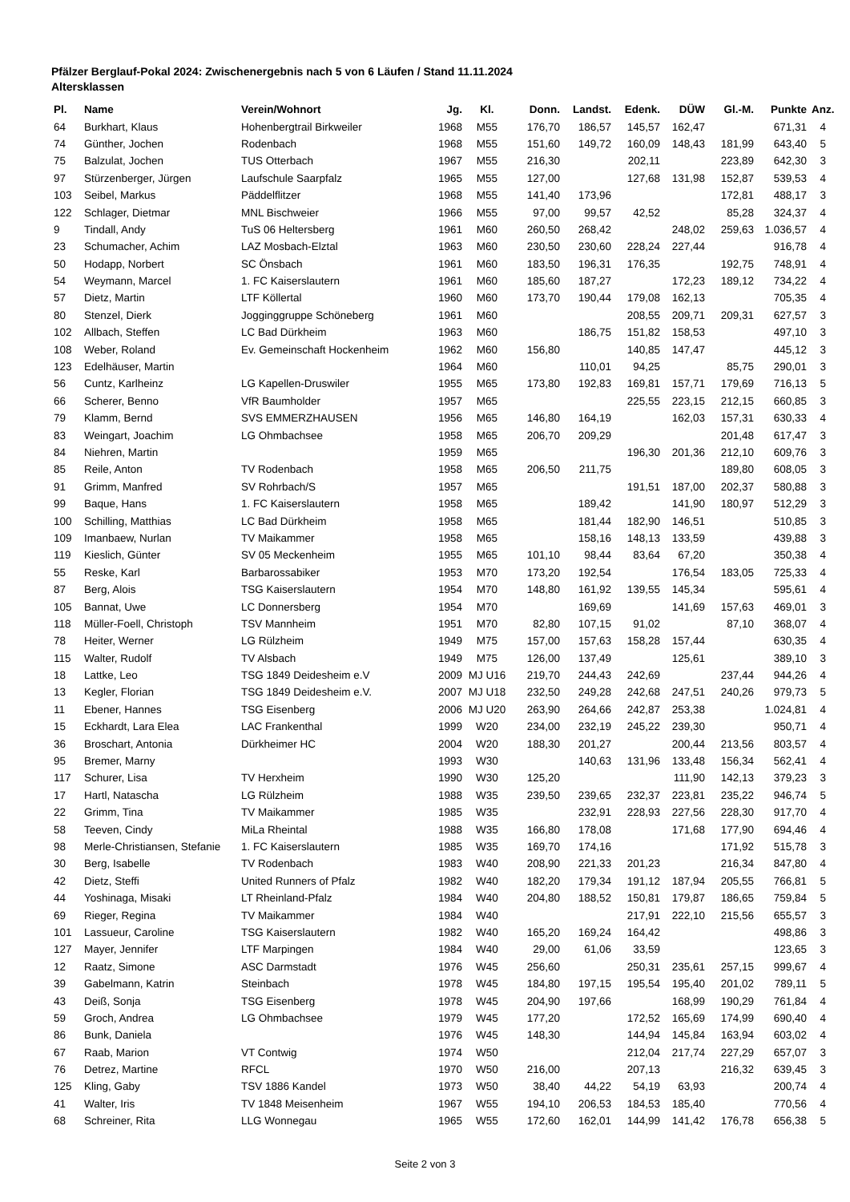Pfälzer Berglauf-Pokal 2024: Zwischenergebnis nach 5 von 6 Läufen / Stand 11.11.2024
Altersklassen
| Pl. | Name | Verein/Wohnort | Jg. | Kl. | Donn. | Landst. | Edenk. | DÜW | Gl.-M. | Punkte | Anz. |
| --- | --- | --- | --- | --- | --- | --- | --- | --- | --- | --- | --- |
| 64 | Burkhart, Klaus | Hohenbergtrail Birkweiler | 1968 | M55 | 176,70 | 186,57 | 145,57 | 162,47 | | 671,31 | 4 |
| 74 | Günther, Jochen | Rodenbach | 1968 | M55 | 151,60 | 149,72 | 160,09 | 148,43 | 181,99 | 643,40 | 5 |
| 75 | Balzulat, Jochen | TUS Otterbach | 1967 | M55 | 216,30 | | 202,11 | | 223,89 | 642,30 | 3 |
| 97 | Stürzenberger, Jürgen | Laufschule Saarpfalz | 1965 | M55 | 127,00 | | 127,68 | 131,98 | 152,87 | 539,53 | 4 |
| 103 | Seibel, Markus | Päddelflitzer | 1968 | M55 | 141,40 | 173,96 | | | 172,81 | 488,17 | 3 |
| 122 | Schlager, Dietmar | MNL Bischweier | 1966 | M55 | 97,00 | 99,57 | 42,52 | | 85,28 | 324,37 | 4 |
| 9 | Tindall, Andy | TuS 06 Heltersberg | 1961 | M60 | 260,50 | 268,42 | | 248,02 | 259,63 | 1.036,57 | 4 |
| 23 | Schumacher, Achim | LAZ Mosbach-Elztal | 1963 | M60 | 230,50 | 230,60 | 228,24 | 227,44 | | 916,78 | 4 |
| 50 | Hodapp, Norbert | SC Önsbach | 1961 | M60 | 183,50 | 196,31 | 176,35 | | 192,75 | 748,91 | 4 |
| 54 | Weymann, Marcel | 1. FC Kaiserslautern | 1961 | M60 | 185,60 | 187,27 | | 172,23 | 189,12 | 734,22 | 4 |
| 57 | Dietz, Martin | LTF Köllertal | 1960 | M60 | 173,70 | 190,44 | 179,08 | 162,13 | | 705,35 | 4 |
| 80 | Stenzel, Dierk | Jogginggruppe Schöneberg | 1961 | M60 | | | 208,55 | 209,71 | 209,31 | 627,57 | 3 |
| 102 | Allbach, Steffen | LC Bad Dürkheim | 1963 | M60 | | 186,75 | 151,82 | 158,53 | | 497,10 | 3 |
| 108 | Weber, Roland | Ev. Gemeinschaft Hockenheim | 1962 | M60 | 156,80 | | 140,85 | 147,47 | | 445,12 | 3 |
| 123 | Edelhäuser, Martin | | 1964 | M60 | | 110,01 | 94,25 | | 85,75 | 290,01 | 3 |
| 56 | Cuntz, Karlheinz | LG Kapellen-Druswiler | 1955 | M65 | 173,80 | 192,83 | 169,81 | 157,71 | 179,69 | 716,13 | 5 |
| 66 | Scherer, Benno | VfR Baumholder | 1957 | M65 | | | 225,55 | 223,15 | 212,15 | 660,85 | 3 |
| 79 | Klamm, Bernd | SVS EMMERZHAUSEN | 1956 | M65 | 146,80 | 164,19 | | 162,03 | 157,31 | 630,33 | 4 |
| 83 | Weingart, Joachim | LG Ohmbachsee | 1958 | M65 | 206,70 | 209,29 | | | 201,48 | 617,47 | 3 |
| 84 | Niehren, Martin | | 1959 | M65 | | | 196,30 | 201,36 | 212,10 | 609,76 | 3 |
| 85 | Reile, Anton | TV Rodenbach | 1958 | M65 | 206,50 | 211,75 | | | 189,80 | 608,05 | 3 |
| 91 | Grimm, Manfred | SV Rohrbach/S | 1957 | M65 | | | 191,51 | 187,00 | 202,37 | 580,88 | 3 |
| 99 | Baque, Hans | 1. FC Kaiserslautern | 1958 | M65 | | 189,42 | | 141,90 | 180,97 | 512,29 | 3 |
| 100 | Schilling, Matthias | LC Bad Dürkheim | 1958 | M65 | | 181,44 | 182,90 | 146,51 | | 510,85 | 3 |
| 109 | Imanbaew, Nurlan | TV Maikammer | 1958 | M65 | | 158,16 | 148,13 | 133,59 | | 439,88 | 3 |
| 119 | Kieslich, Günter | SV 05 Meckenheim | 1955 | M65 | 101,10 | 98,44 | 83,64 | 67,20 | | 350,38 | 4 |
| 55 | Reske, Karl | Barbarossabiker | 1953 | M70 | 173,20 | 192,54 | | 176,54 | 183,05 | 725,33 | 4 |
| 87 | Berg, Alois | TSG Kaiserslautern | 1954 | M70 | 148,80 | 161,92 | 139,55 | 145,34 | | 595,61 | 4 |
| 105 | Bannat, Uwe | LC Donnersberg | 1954 | M70 | | 169,69 | | 141,69 | 157,63 | 469,01 | 3 |
| 118 | Müller-Foell, Christoph | TSV Mannheim | 1951 | M70 | 82,80 | 107,15 | 91,02 | | 87,10 | 368,07 | 4 |
| 78 | Heiter, Werner | LG Rülzheim | 1949 | M75 | 157,00 | 157,63 | 158,28 | 157,44 | | 630,35 | 4 |
| 115 | Walter, Rudolf | TV Alsbach | 1949 | M75 | 126,00 | 137,49 | | 125,61 | | 389,10 | 3 |
| 18 | Lattke, Leo | TSG 1849 Deidesheim e.V | 2009 | MJ U16 | 219,70 | 244,43 | 242,69 | | 237,44 | 944,26 | 4 |
| 13 | Kegler, Florian | TSG 1849 Deidesheim e.V. | 2007 | MJ U18 | 232,50 | 249,28 | 242,68 | 247,51 | 240,26 | 979,73 | 5 |
| 11 | Ebener, Hannes | TSG Eisenberg | 2006 | MJ U20 | 263,90 | 264,66 | 242,87 | 253,38 | | 1.024,81 | 4 |
| 15 | Eckhardt, Lara Elea | LAC Frankenthal | 1999 | W20 | 234,00 | 232,19 | 245,22 | 239,30 | | 950,71 | 4 |
| 36 | Broschart, Antonia | Dürkheimer HC | 2004 | W20 | 188,30 | 201,27 | | 200,44 | 213,56 | 803,57 | 4 |
| 95 | Bremer, Marny | | 1993 | W30 | | 140,63 | 131,96 | 133,48 | 156,34 | 562,41 | 4 |
| 117 | Schurer, Lisa | TV Herxheim | 1990 | W30 | 125,20 | | | 111,90 | 142,13 | 379,23 | 3 |
| 17 | Hartl, Natascha | LG Rülzheim | 1988 | W35 | 239,50 | 239,65 | 232,37 | 223,81 | 235,22 | 946,74 | 5 |
| 22 | Grimm, Tina | TV Maikammer | 1985 | W35 | | 232,91 | 228,93 | 227,56 | 228,30 | 917,70 | 4 |
| 58 | Teeven, Cindy | MiLa Rheintal | 1988 | W35 | 166,80 | 178,08 | | 171,68 | 177,90 | 694,46 | 4 |
| 98 | Merle-Christiansen, Stefanie | 1. FC Kaiserslautern | 1985 | W35 | 169,70 | 174,16 | | | 171,92 | 515,78 | 3 |
| 30 | Berg, Isabelle | TV Rodenbach | 1983 | W40 | 208,90 | 221,33 | 201,23 | | 216,34 | 847,80 | 4 |
| 42 | Dietz, Steffi | United Runners of Pfalz | 1982 | W40 | 182,20 | 179,34 | 191,12 | 187,94 | 205,55 | 766,81 | 5 |
| 44 | Yoshinaga, Misaki | LT Rheinland-Pfalz | 1984 | W40 | 204,80 | 188,52 | 150,81 | 179,87 | 186,65 | 759,84 | 5 |
| 69 | Rieger, Regina | TV Maikammer | 1984 | W40 | | | 217,91 | 222,10 | 215,56 | 655,57 | 3 |
| 101 | Lassueur, Caroline | TSG Kaiserslautern | 1982 | W40 | 165,20 | 169,24 | 164,42 | | | 498,86 | 3 |
| 127 | Mayer, Jennifer | LTF Marpingen | 1984 | W40 | 29,00 | 61,06 | 33,59 | | | 123,65 | 3 |
| 12 | Raatz, Simone | ASC Darmstadt | 1976 | W45 | 256,60 | | 250,31 | 235,61 | 257,15 | 999,67 | 4 |
| 39 | Gabelmann, Katrin | Steinbach | 1978 | W45 | 184,80 | 197,15 | 195,54 | 195,40 | 201,02 | 789,11 | 5 |
| 43 | Deiß, Sonja | TSG Eisenberg | 1978 | W45 | 204,90 | 197,66 | | 168,99 | 190,29 | 761,84 | 4 |
| 59 | Groch, Andrea | LG Ohmbachsee | 1979 | W45 | 177,20 | | 172,52 | 165,69 | 174,99 | 690,40 | 4 |
| 86 | Bunk, Daniela | | 1976 | W45 | 148,30 | | 144,94 | 145,84 | 163,94 | 603,02 | 4 |
| 67 | Raab, Marion | VT Contwig | 1974 | W50 | | | 212,04 | 217,74 | 227,29 | 657,07 | 3 |
| 76 | Detrez, Martine | RFCL | 1970 | W50 | 216,00 | | 207,13 | | 216,32 | 639,45 | 3 |
| 125 | Kling, Gaby | TSV 1886 Kandel | 1973 | W50 | 38,40 | 44,22 | 54,19 | 63,93 | | 200,74 | 4 |
| 41 | Walter, Iris | TV 1848 Meisenheim | 1967 | W55 | 194,10 | 206,53 | 184,53 | 185,40 | | 770,56 | 4 |
| 68 | Schreiner, Rita | LLG Wonnegau | 1965 | W55 | 172,60 | 162,01 | 144,99 | 141,42 | 176,78 | 656,38 | 5 |
Seite 2 von 3